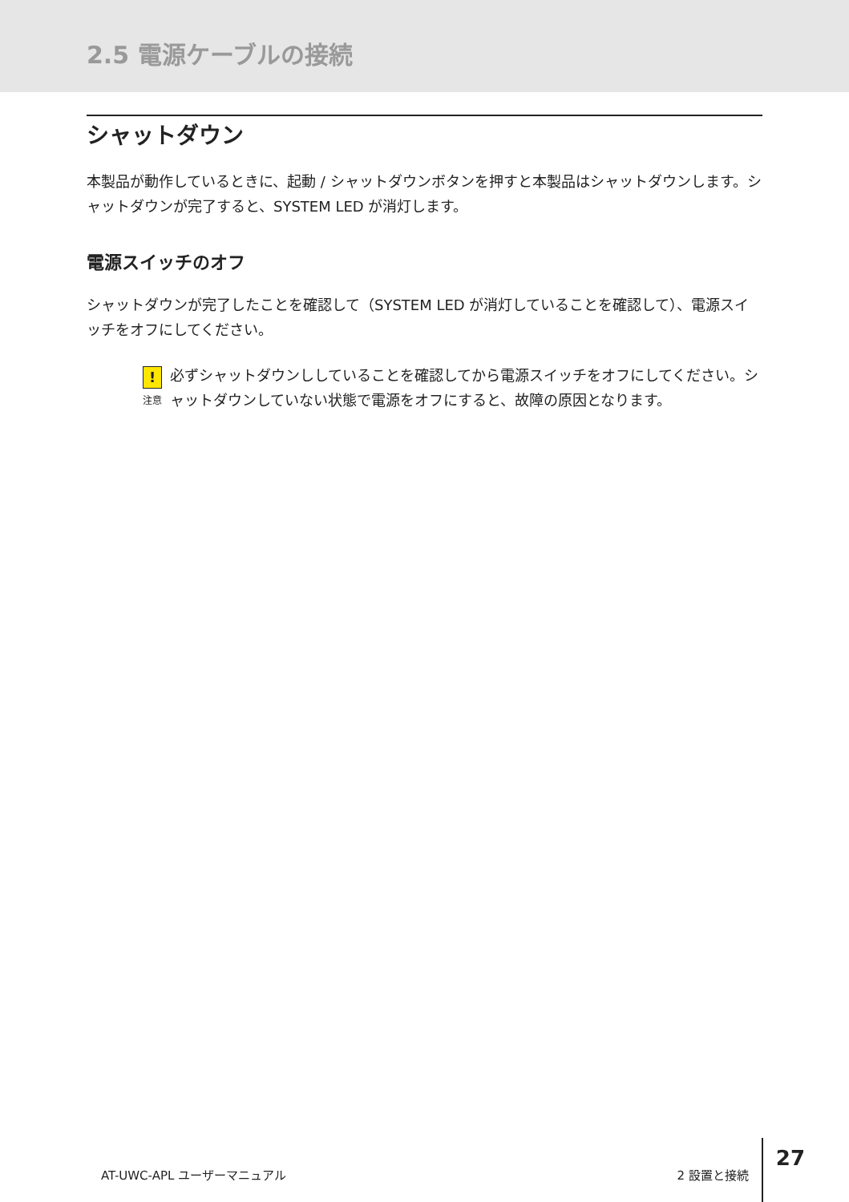2.5 電源ケーブルの接続
シャットダウン
本製品が動作しているときに、起動 / シャットダウンボタンを押すと本製品はシャットダウンします。シャットダウンが完了すると、SYSTEM LED が消灯します。
電源スイッチのオフ
シャットダウンが完了したことを確認して（SYSTEM LED が消灯していることを確認して）、電源スイッチをオフにしてください。
!
注意
必ずシャットダウンししていることを確認してから電源スイッチをオフにしてください。シャットダウンしていない状態で電源をオフにすると、故障の原因となります。
AT-UWC-APL ユーザーマニュアル 2 設置と接続 27